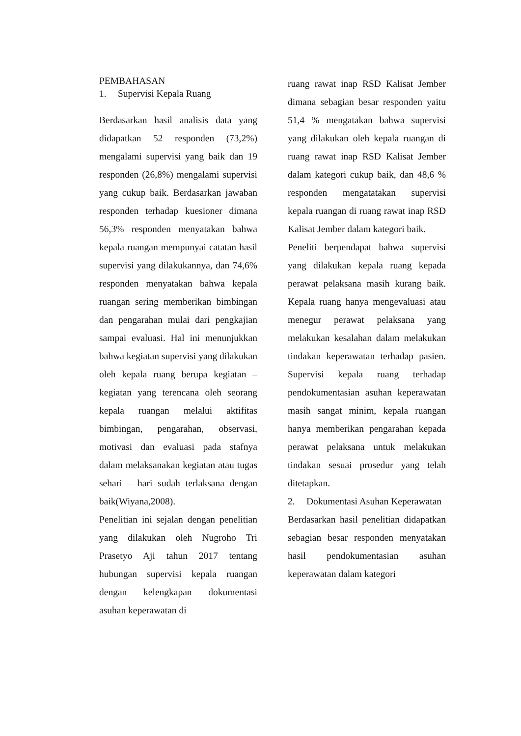PEMBAHASAN
1. Supervisi Kepala Ruang
Berdasarkan hasil analisis data yang didapatkan 52 responden (73,2%) mengalami supervisi yang baik dan 19 responden (26,8%) mengalami supervisi yang cukup baik. Berdasarkan jawaban responden terhadap kuesioner dimana 56,3% responden menyatakan bahwa kepala ruangan mempunyai catatan hasil supervisi yang dilakukannya, dan 74,6% responden menyatakan bahwa kepala ruangan sering memberikan bimbingan dan pengarahan mulai dari pengkajian sampai evaluasi. Hal ini menunjukkan bahwa kegiatan supervisi yang dilakukan oleh kepala ruang berupa kegiatan – kegiatan yang terencana oleh seorang kepala ruangan melalui aktifitas bimbingan, pengarahan, observasi, motivasi dan evaluasi pada stafnya dalam melaksanakan kegiatan atau tugas sehari – hari sudah terlaksana dengan baik(Wiyana,2008).
Penelitian ini sejalan dengan penelitian yang dilakukan oleh Nugroho Tri Prasetyo Aji tahun 2017 tentang hubungan supervisi kepala ruangan dengan kelengkapan dokumentasi asuhan keperawatan di
ruang rawat inap RSD Kalisat Jember dimana sebagian besar responden yaitu 51,4 % mengatakan bahwa supervisi yang dilakukan oleh kepala ruangan di ruang rawat inap RSD Kalisat Jember dalam kategori cukup baik, dan 48,6 % responden mengatatakan supervisi kepala ruangan di ruang rawat inap RSD Kalisat Jember dalam kategori baik.
Peneliti berpendapat bahwa supervisi yang dilakukan kepala ruang kepada perawat pelaksana masih kurang baik. Kepala ruang hanya mengevaluasi atau menegur perawat pelaksana yang melakukan kesalahan dalam melakukan tindakan keperawatan terhadap pasien. Supervisi kepala ruang terhadap pendokumentasian asuhan keperawatan masih sangat minim, kepala ruangan hanya memberikan pengarahan kepada perawat pelaksana untuk melakukan tindakan sesuai prosedur yang telah ditetapkan.
2. Dokumentasi Asuhan Keperawatan
Berdasarkan hasil penelitian didapatkan sebagian besar responden menyatakan hasil pendokumentasian asuhan keperawatan dalam kategori